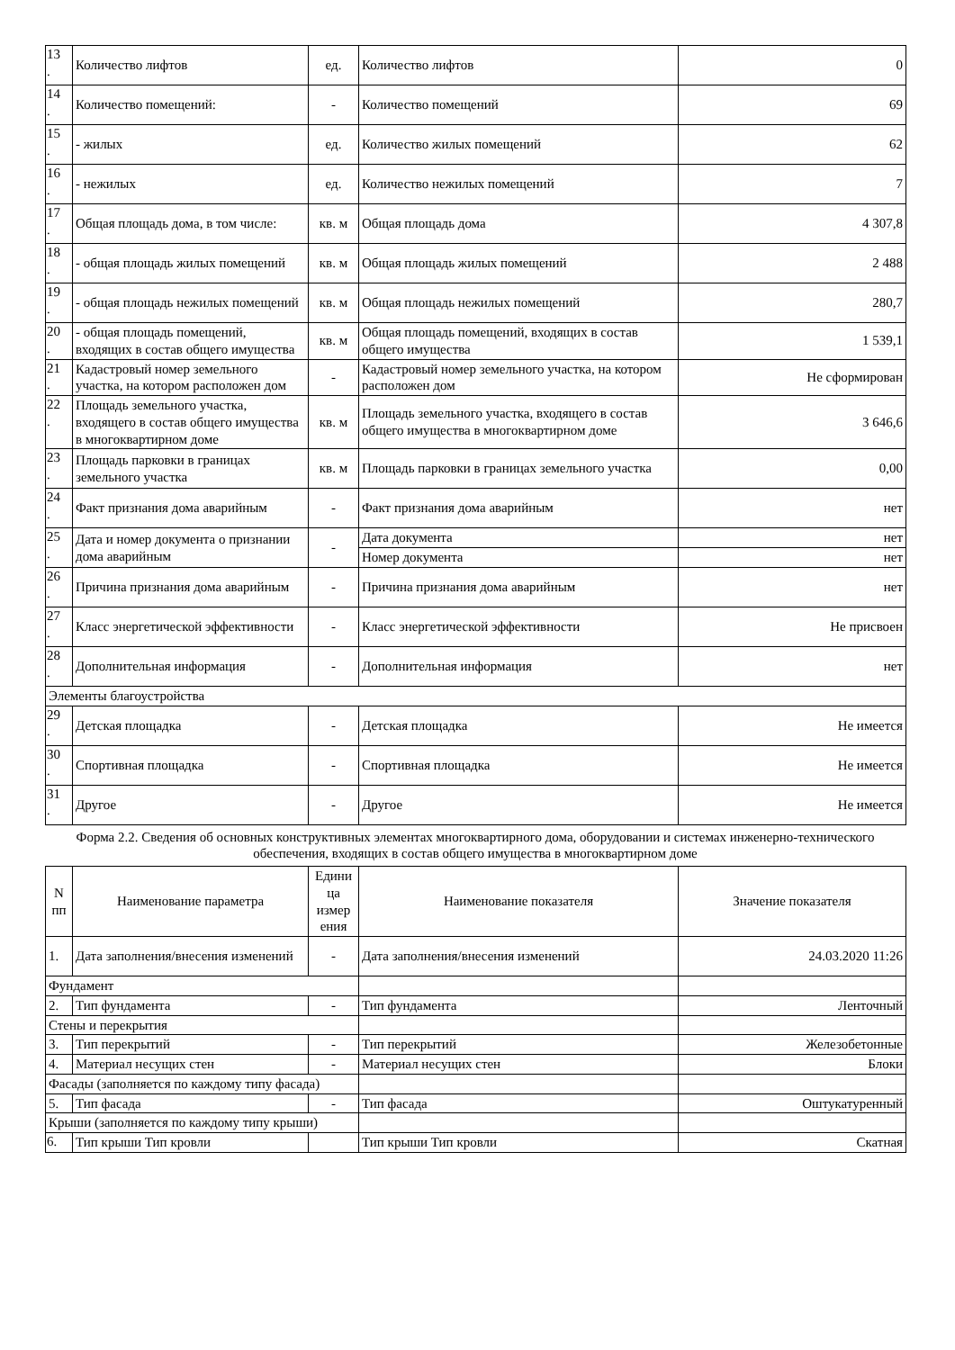| 13 . | Количество лифтов | ед. | Количество лифтов | 0 |
| 14 . | Количество помещений: | - | Количество помещений | 69 |
| 15 . | - жилых | ед. | Количество жилых помещений | 62 |
| 16 . | - нежилых | ед. | Количество нежилых помещений | 7 |
| 17 . | Общая площадь дома, в том числе: | кв. м | Общая площадь дома | 4 307,8 |
| 18 . | - общая площадь жилых помещений | кв. м | Общая площадь жилых помещений | 2 488 |
| 19 . | - общая площадь нежилых помещений | кв. м | Общая площадь нежилых помещений | 280,7 |
| 20 . | - общая площадь помещений, входящих в состав общего имущества | кв. м | Общая площадь помещений, входящих в состав общего имущества | 1 539,1 |
| 21 . | Кадастровый номер земельного участка, на котором расположен дом | - | Кадастровый номер земельного участка, на котором расположен дом | Не сформирован |
| 22 . | Площадь земельного участка, входящего в состав общего имущества в многоквартирном доме | кв. м | Площадь земельного участка, входящего в состав общего имущества в многоквартирном доме | 3 646,6 |
| 23 . | Площадь парковки в границах земельного участка | кв. м | Площадь парковки в границах земельного участка | 0,00 |
| 24 . | Факт признания дома аварийным | - | Факт признания дома аварийным | нет |
| 25 . | Дата и номер документа о признании дома аварийным | - | Дата документа | нет |
| | | | Номер документа | нет |
| 26 . | Причина признания дома аварийным | - | Причина признания дома аварийным | нет |
| 27 . | Класс энергетической эффективности | - | Класс энергетической эффективности | Не присвоен |
| 28 . | Дополнительная информация | - | Дополнительная информация | нет |
| Элементы благоустройства | | | | |
| 29 . | Детская площадка | - | Детская площадка | Не имеется |
| 30 . | Спортивная площадка | - | Спортивная площадка | Не имеется |
| 31 . | Другое | - | Другое | Не имеется |
Форма 2.2. Сведения об основных конструктивных элементах многоквартирного дома, оборудовании и системах инженерно-технического обеспечения, входящих в состав общего имущества в многоквартирном доме
| N пп | Наименование параметра | Едини ца измер ения | Наименование показателя | Значение показателя |
| --- | --- | --- | --- | --- |
| 1. | Дата заполнения/внесения изменений | - | Дата заполнения/внесения изменений | 24.03.2020 11:26 |
| Фундамент | | | | |
| 2. | Тип фундамента | - | Тип фундамента | Ленточный |
| Стены и перекрытия | | | | |
| 3. | Тип перекрытий | - | Тип перекрытий | Железобетонные |
| 4. | Материал несущих стен | - | Материал несущих стен | Блоки |
| Фасады (заполняется по каждому типу фасада) | | | | |
| 5. | Тип фасада | - | Тип фасада | Оштукатуренный |
| Крыши (заполняется по каждому типу крыши) | | | | |
| 6. | Тип крыши Тип кровли | | Тип крыши Тип кровли | Скатная |